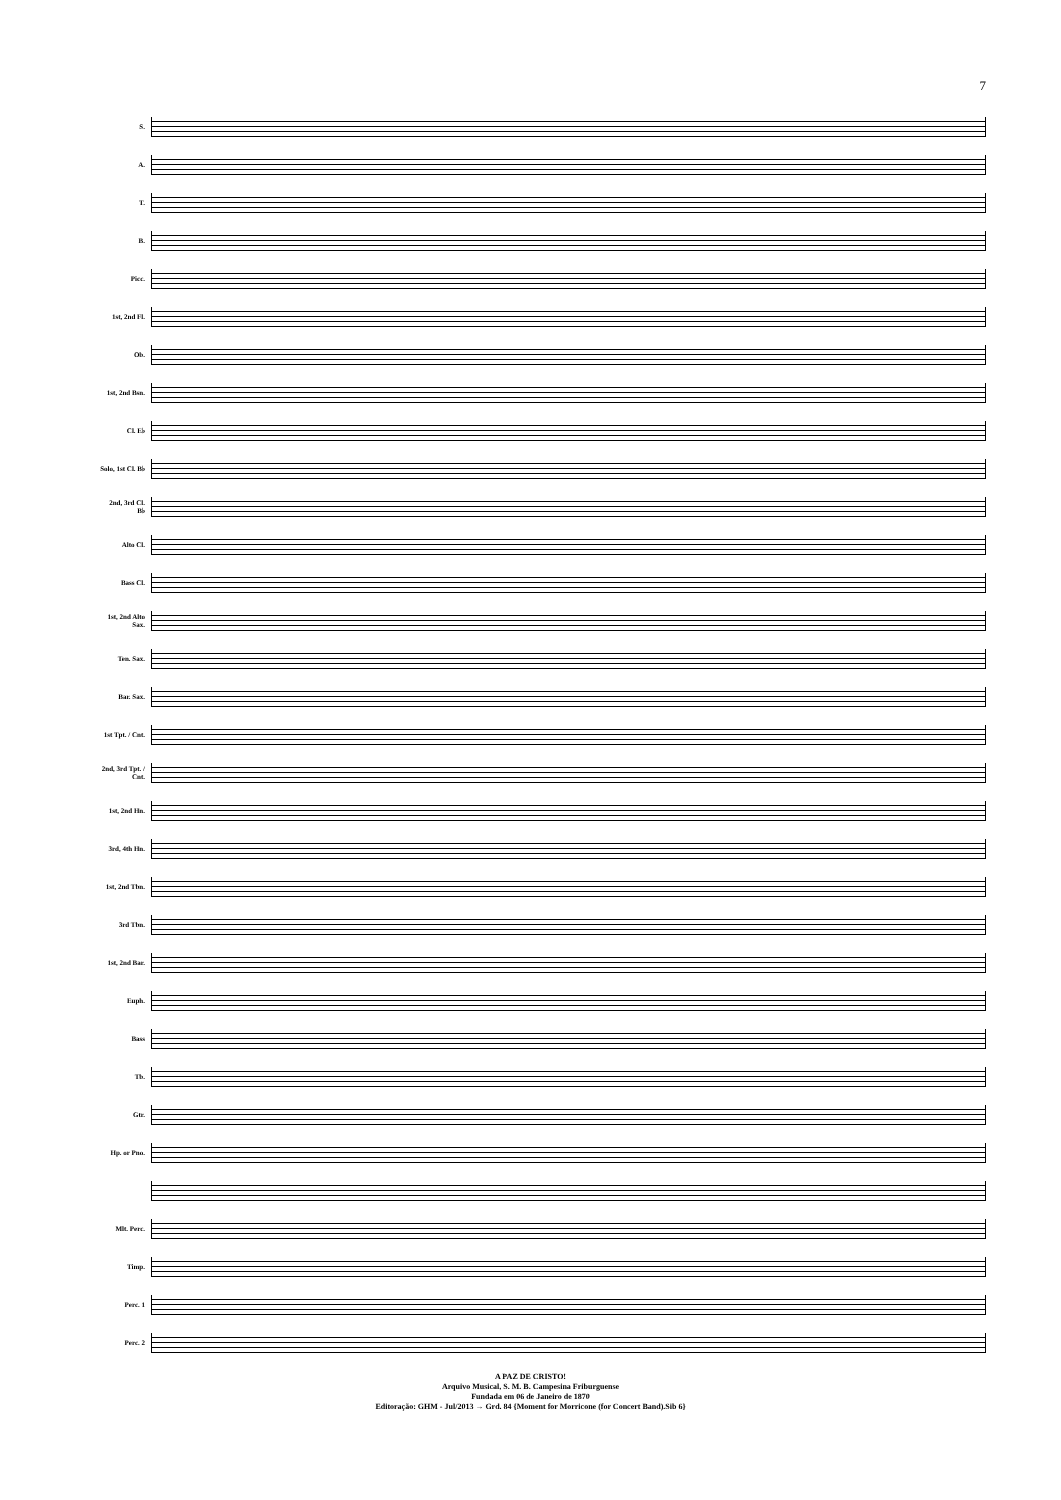7
S.
A.
T.
B.
Picc.
1st, 2nd Fl.
Ob.
1st, 2nd Bsn.
Cl. E♭
Solo, 1st Cl. B♭
2nd, 3rd Cl. B♭
Alto Cl.
Bass Cl.
1st, 2nd Alto Sax.
Ten. Sax.
Bar. Sax.
1st Tpt. / Cnt.
2nd, 3rd Tpt. / Cnt.
1st, 2nd Hn.
3rd, 4th Hn.
1st, 2nd Tbn.
3rd Tbn.
1st, 2nd Bar.
Euph.
Bass
Tb.
Gtr.
Hp. or Pno.
Mlt. Perc.
Timp.
Perc. 1
Perc. 2
A PAZ DE CRISTO!
Arquivo Musical, S. M. B. Campesina Friburguense
Fundada em 06 de Janeiro de 1870
Editoração: GHM - Jul/2013 → Grd. 84 {Moment for Morricone (for Concert Band).Sib 6}